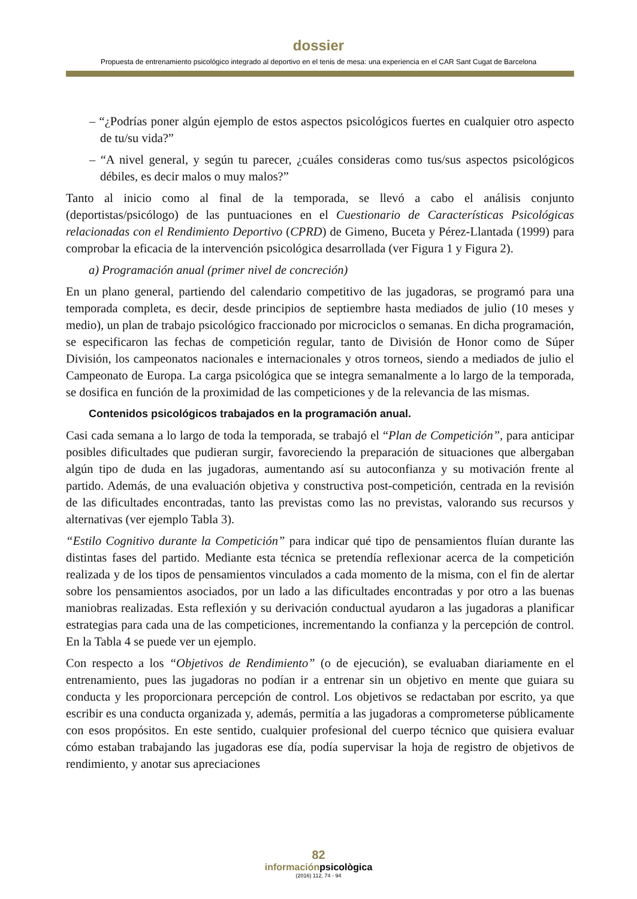dossier
Propuesta de entrenamiento psicológico integrado al deportivo en el tenis de mesa: una experiencia en el CAR Sant Cugat de Barcelona
– “¿Podrías poner algún ejemplo de estos aspectos psicológicos fuertes en cualquier otro aspecto de tu/su vida?”
– “A nivel general, y según tu parecer, ¿cuáles consideras como tus/sus aspectos psicológicos débiles, es decir malos o muy malos?”
Tanto al inicio como al final de la temporada, se llevó a cabo el análisis conjunto (deportistas/psicólogo) de las puntuaciones en el Cuestionario de Características Psicológicas relacionadas con el Rendimiento Deportivo (CPRD) de Gimeno, Buceta y Pérez-Llantada (1999) para comprobar la eficacia de la intervención psicológica desarrollada (ver Figura 1 y Figura 2).
a) Programación anual (primer nivel de concreción)
En un plano general, partiendo del calendario competitivo de las jugadoras, se programó para una temporada completa, es decir, desde principios de septiembre hasta mediados de julio (10 meses y medio), un plan de trabajo psicológico fraccionado por microciclos o semanas. En dicha programación, se especificaron las fechas de competición regular, tanto de División de Honor como de Súper División, los campeonatos nacionales e internacionales y otros torneos, siendo a mediados de julio el Campeonato de Europa. La carga psicológica que se integra semanalmente a lo largo de la temporada, se dosifica en función de la proximidad de las competiciones y de la relevancia de las mismas.
Contenidos psicológicos trabajados en la programación anual.
Casi cada semana a lo largo de toda la temporada, se trabajó el “Plan de Competición”, para anticipar posibles dificultades que pudieran surgir, favoreciendo la preparación de situaciones que albergaban algún tipo de duda en las jugadoras, aumentando así su autoconfianza y su motivación frente al partido. Además, de una evaluación objetiva y constructiva post-competición, centrada en la revisión de las dificultades encontradas, tanto las previstas como las no previstas, valorando sus recursos y alternativas (ver ejemplo Tabla 3).
“Estilo Cognitivo durante la Competición” para indicar qué tipo de pensamientos fluían durante las distintas fases del partido. Mediante esta técnica se pretendía reflexionar acerca de la competición realizada y de los tipos de pensamientos vinculados a cada momento de la misma, con el fin de alertar sobre los pensamientos asociados, por un lado a las dificultades encontradas y por otro a las buenas maniobras realizadas. Esta reflexión y su derivación conductual ayudaron a las jugadoras a planificar estrategias para cada una de las competiciones, incrementando la confianza y la percepción de control. En la Tabla 4 se puede ver un ejemplo.
Con respecto a los “Objetivos de Rendimiento” (o de ejecución), se evaluaban diariamente en el entrenamiento, pues las jugadoras no podían ir a entrenar sin un objetivo en mente que guiara su conducta y les proporcionara percepción de control. Los objetivos se redactaban por escrito, ya que escribir es una conducta organizada y, además, permitía a las jugadoras a comprometerse públicamente con esos propósitos. En este sentido, cualquier profesional del cuerpo técnico que quisiera evaluar cómo estaban trabajando las jugadoras ese día, podía supervisar la hoja de registro de objetivos de rendimiento, y anotar sus apreciaciones
82
informaciónpsicològica
(2016) 112, 74 - 94